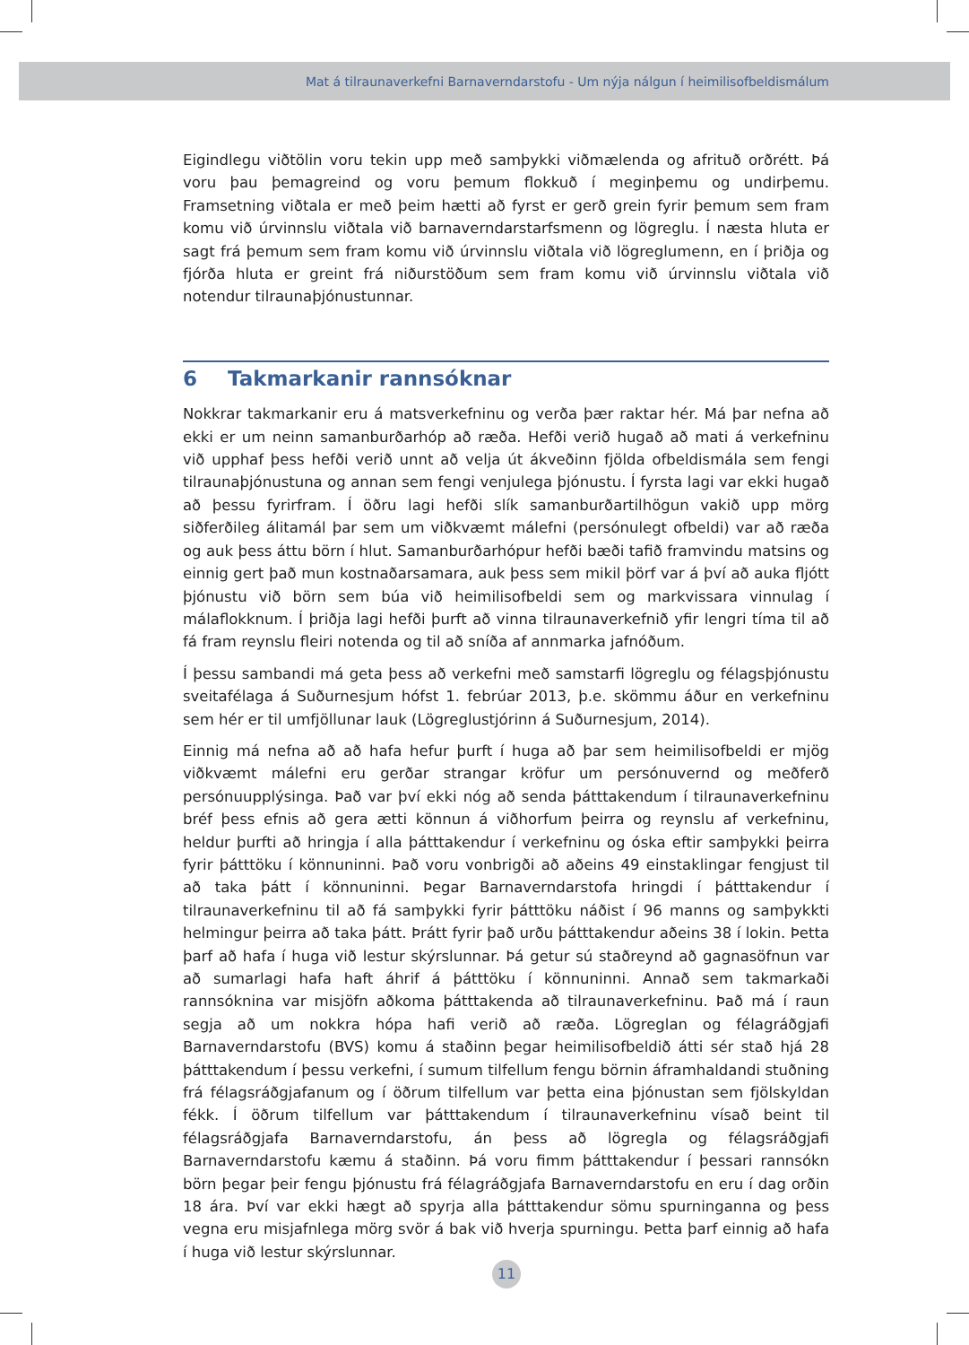Mat á tilraunaverkefni Barnaverndarstofu - Um nýja nálgun í heimilisofbeldismálum
Eigindlegu viðtölin voru tekin upp með samþykki viðmælenda og afrituð orðrétt. Þá voru þau þemagreind og voru þemum flokkuð í meginþemu og undirþemu. Framsetning viðtala er með þeim hætti að fyrst er gerð grein fyrir þemum sem fram komu við úrvinnslu viðtala við barnaverndarstarfsmenn og lögreglu. Í næsta hluta er sagt frá þemum sem fram komu við úrvinnslu viðtala við lögreglumenn, en í þriðja og fjórða hluta er greint frá niðurstöðum sem fram komu við úrvinnslu viðtala við notendur tilraunaþjónustunnar.
6 Takmarkanir rannsóknar
Nokkrar takmarkanir eru á matsverkefninu og verða þær raktar hér. Má þar nefna að ekki er um neinn samanburðarhóp að ræða. Hefði verið hugað að mati á verkefninu við upphaf þess hefði verið unnt að velja út ákveðinn fjölda ofbeldismála sem fengi tilraunaþjónustuna og annan sem fengi venjulega þjónustu. Í fyrsta lagi var ekki hugað að þessu fyrirfram. Í öðru lagi hefði slík samanburðartilhögun vakið upp mörg siðferðileg álitamál þar sem um viðkvæmt málefni (persónulegt ofbeldi) var að ræða og auk þess áttu börn í hlut. Samanburðarhópur hefði bæði tafið framvindu matsins og einnig gert það mun kostnaðarsamara, auk þess sem mikil þörf var á því að auka fljótt þjónustu við börn sem búa við heimilisofbeldi sem og markvissara vinnulag í málaflokknum. Í þriðja lagi hefði þurft að vinna tilraunaverkefnið yfir lengri tíma til að fá fram reynslu fleiri notenda og til að sníða af annmarka jafnóðum.
Í þessu sambandi má geta þess að verkefni með samstarfi lögreglu og félagsþjónustu sveitafélaga á Suðurnesjum hófst 1. febrúar 2013, þ.e. skömmu áður en verkefninu sem hér er til umfjöllunar lauk (Lögreglustjórinn á Suðurnesjum, 2014).
Einnig má nefna að að hafa hefur þurft í huga að þar sem heimilisofbeldi er mjög viðkvæmt málefni eru gerðar strangar kröfur um persónuvernd og meðferð persónuupplýsinga. Það var því ekki nóg að senda þátttakendum í tilraunaverkefninu bréf þess efnis að gera ætti könnun á viðhorfum þeirra og reynslu af verkefninu, heldur þurfti að hringja í alla þátttakendur í verkefninu og óska eftir samþykki þeirra fyrir þátttöku í könnuninni. Það voru vonbrigði að aðeins 49 einstaklingar fengjust til að taka þátt í könnuninni. Þegar Barnaverndarstofa hringdi í þátttakendur í tilraunaverkefninu til að fá samþykki fyrir þátttöku náðist í 96 manns og samþykkti helmingur þeirra að taka þátt. Þrátt fyrir það urðu þátttakendur aðeins 38 í lokin. Þetta þarf að hafa í huga við lestur skýrslunnar. Þá getur sú staðreynd að gagnasöfnun var að sumarlagi hafa haft áhrif á þátttöku í könnuninni. Annað sem takmarkaði rannsóknina var misjöfn aðkoma þátttakenda að tilraunaverkefninu. Það má í raun segja að um nokkra hópa hafi verið að ræða. Lögreglan og félagráðgjafi Barnaverndarstofu (BVS) komu á staðinn þegar heimilisofbeldið átti sér stað hjá 28 þátttakendum í þessu verkefni, í sumum tilfellum fengu börnin áframhaldandi stuðning frá félagsráðgjafanum og í öðrum tilfellum var þetta eina þjónustan sem fjölskyldan fékk. Í öðrum tilfellum var þátttakendum í tilraunaverkefninu vísað beint til félagsráðgjafa Barnaverndarstofu, án þess að lögregla og félagsráðgjafi Barnaverndarstofu kæmu á staðinn. Þá voru fimm þátttakendur í þessari rannsókn börn þegar þeir fengu þjónustu frá félagráðgjafa Barnaverndarstofu en eru í dag orðin 18 ára. Því var ekki hægt að spyrja alla þátttakendur sömu spurninganna og þess vegna eru misjafnlega mörg svör á bak við hverja spurningu. Þetta þarf einnig að hafa í huga við lestur skýrslunnar.
11